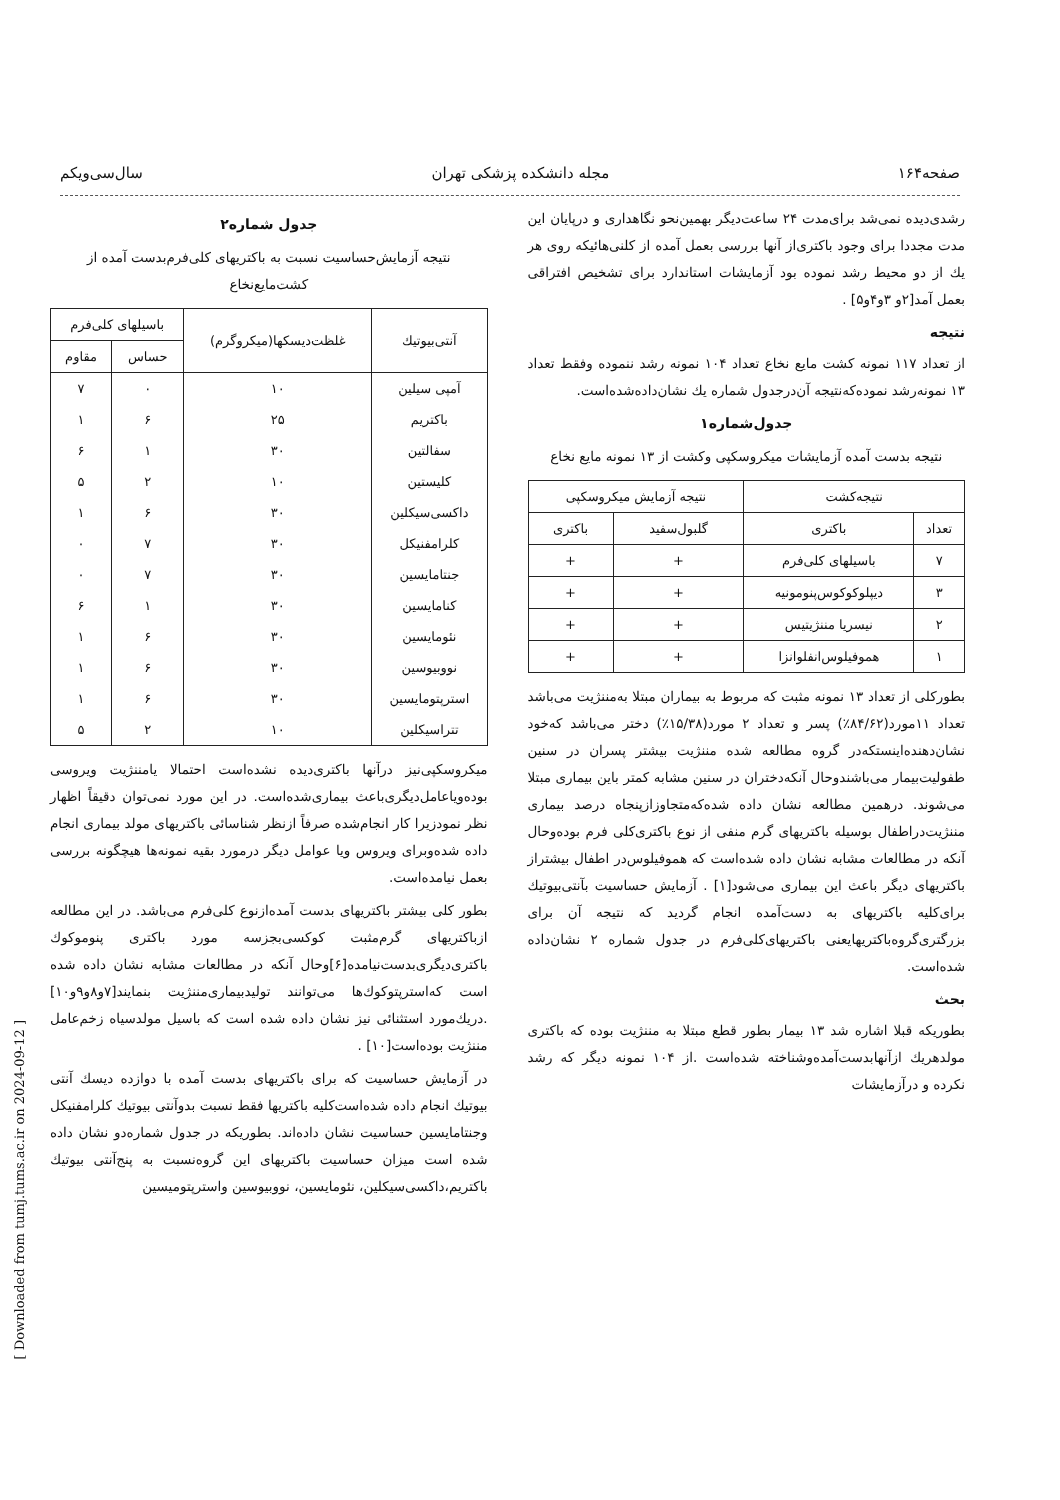صفحه۱۶۴ مجله دانشکده پزشکی تهران سال‌سی‌ویکم
رشدی‌دیده نمی‌شد برای‌مدت ۲۴ ساعت‌دیگر بهمین‌نحو نگاهداری و درپایان این مدت مجددا برای وجود باکتری‌از آنها بررسی بعمل آمده از کلنی‌هائیکه روی هر یك از دو محیط رشد نموده بود آزمایشات استاندارد برای تشخیص افتراقی بعمل آمد[۲و ۳و۴و۵] .
نتیجه
از تعداد ۱۱۷ نمونه کشت مایع نخاع تعداد ۱۰۴ نمونه رشد ننموده وفقط تعداد ۱۳ نمونه‌رشد نموده‌که‌نتیجه آن‌درجدول شماره یك نشان‌داده‌شده‌است.
جدول‌شماره۱
نتیجه بدست آمده آزمایشات میکروسکپی وکشت از ۱۳ نمونه مایع نخاع
| نتیجه‌کشت | | نتیجه آزمایش میکروسکپی | |
| --- | --- | --- | --- |
| تعداد | باکتری | گلبول‌سفید | باکتری |
| ۷ | باسیلهای کلی‌فرم | + | + |
| ۳ | دیپلوکوکوس‌پنومونیه | + | + |
| ۲ | نیسریا مننژیتیس | + | + |
| ۱ | هموفیلوس‌انفلوانزا | + | + |
بطورکلی از تعداد ۱۳ نمونه مثبت که مربوط به بیماران مبتلا به‌مننژیت می‌باشد تعداد ۱۱مورد(۸۴/۶۲٪) پسر و تعداد ۲ مورد(۱۵/۳۸٪) دختر می‌باشد که‌خود نشان‌دهنده‌اینستکه‌در گروه مطالعه شده مننژیت بیشتر پسران در سنین طفولیت‌بیمار می‌باشندو‌حال آنکه‌دختران در سنین مشابه کمتر باین بیماری مبتلا می‌شوند. درهمین مطالعه نشان داده شده‌که‌متجاوزاز‌پنجاه درصد بیماری مننژیت‌در‌اطفال بوسیله باکتریهای گرم منفی از نوع باکتری‌کلی فرم بوده‌و‌حال آنکه در مطالعات مشابه نشان داده شده‌است که هموفیلوس‌در اطفال بیشتراز باکتریهای دیگر باعث این بیماری می‌شود[۱] . آزمایش حساسیت بآنتی‌بیوتیك برای‌کلیه باکتریهای به دست‌آمده انجام گردید که نتیجه آن برای بزرگتری‌گروه‌باکتریهایعنی باکتریهای‌کلی‌فرم در جدول شماره ۲ نشان‌داده شده‌است.
بحث
بطوریکه قبلا اشاره شد ۱۳ بیمار بطور قطع مبتلا به مننژیت بوده که باکتری مولدهریك ازآنها‌بدست‌آمده‌وشناخته شده‌است .از ۱۰۴ نمونه دیگر که رشد نکرده و در‌آزمایشات
جدول شماره۲
نتیجه آزمایش‌حساسیت نسبت به باکتریهای کلی‌فرم‌بدست آمده از کشت‌مایع‌نخاع
| آنتی‌بیوتیك | غلظت‌دیسکها(میکروگرم) | باسیلهای کلی‌فرم | |
| --- | --- | --- | --- |
| | | حساس | مقاوم |
| آمپی سیلین | ۱۰ | ۰ | ۷ |
| باکتریم | ۲۵ | ۶ | ۱ |
| سفالتین | ۳۰ | ۱ | ۶ |
| کلیستین | ۱۰ | ۲ | ۵ |
| داکسی‌سیکلین | ۳۰ | ۶ | ۱ |
| کلرامفنیکل | ۳۰ | ۷ | ۰ |
| جنتامایسین | ۳۰ | ۷ | ۰ |
| کنامایسین | ۳۰ | ۱ | ۶ |
| نئومایسین | ۳۰ | ۶ | ۱ |
| نووبیوسین | ۳۰ | ۶ | ۱ |
| استرپتومایسین | ۳۰ | ۶ | ۱ |
| تتراسیکلین | ۱۰ | ۲ | ۵ |
میکروسکپی‌نیز درآنها باکتری‌دیده نشده‌است احتمالا یامننژیت ویروسی بوده‌ویاعامل‌دیگری‌باعث بیماری‌شده‌است. در این مورد نمی‌توان دقیقاً اظهار نظر نمودزیرا کار انجام‌شده صرفاً ازنظر شناسائی باکتریهای مولد بیماری انجام داده شده‌وبرای ویروس ویا عوامل دیگر درمورد بقیه نمونه‌ها هیچگونه بررسی بعمل نیامده‌است.
بطور کلی بیشتر باکتریهای بدست آمده‌ازنوع کلی‌فرم می‌باشد. در این مطالعه ازباکتریهای گرم‌مثبت کوکسی‌بجزسه مورد باکتری پنوموکوك باکتری‌دیگری‌بدست‌نیامده[۶]وحال آنکه در مطالعات مشابه نشان داده شده است که‌استرپتوکوك‌ها می‌توانند تولید‌بیماری‌مننژیت بنمایند[۷و۸و۹و۱۰] .دریك‌مورد استثنائی نیز نشان داده شده است که باسیل مولدسیاه زخم‌عامل مننژیت بوده‌است[۱۰] .
در آزمایش حساسیت که برای باکتریهای بدست آمده با دوازده دیسك آنتی بیوتیك انجام داده شده‌است‌کلیه باکتریها فقط نسبت بدوآنتی بیوتیك کلرامفنیکل وجنتامایسین حساسیت نشان داده‌اند. بطوریکه در جدول شماره‌دو نشان داده شده است میزان حساسیت باکتریهای این گروه‌نسبت به پنج‌آنتی بیوتیك باکتریم،داکسی‌سیکلین، نئومایسین، نووبیوسین واسترپتومیسین
[ Downloaded from tumj.tums.ac.ir on 2024-09-12 ]